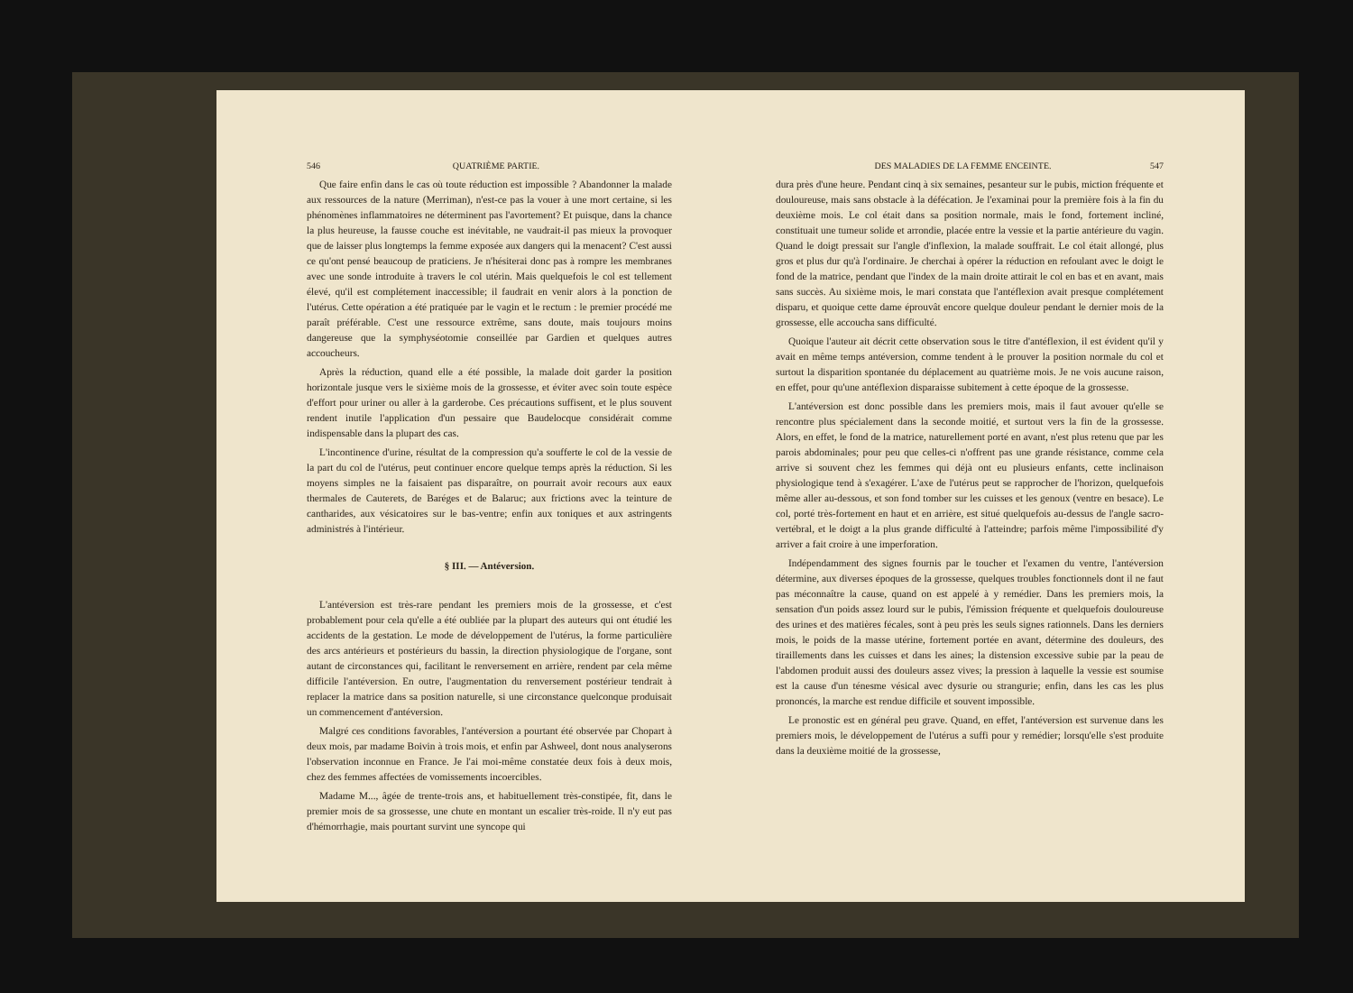546 QUATRIÈME PARTIE.
Que faire enfin dans le cas où toute réduction est impossible ? Abandonner la malade aux ressources de la nature (Merriman), n'est-ce pas la vouer à une mort certaine, si les phénomènes inflammatoires ne déterminent pas l'avortement? Et puisque, dans la chance la plus heureuse, la fausse couche est inévitable, ne vaudrait-il pas mieux la provoquer que de laisser plus longtemps la femme exposée aux dangers qui la menacent? C'est aussi ce qu'ont pensé beaucoup de praticiens. Je n'hésiterai donc pas à rompre les membranes avec une sonde introduite à travers le col utérin. Mais quelquefois le col est tellement élevé, qu'il est complétement inaccessible; il faudrait en venir alors à la ponction de l'utérus. Cette opération a été pratiquée par le vagin et le rectum : le premier procédé me paraît préférable. C'est une ressource extrême, sans doute, mais toujours moins dangereuse que la symphyséotomie conseillée par Gardien et quelques autres accoucheurs.
Après la réduction, quand elle a été possible, la malade doit garder la position horizontale jusque vers le sixième mois de la grossesse, et éviter avec soin toute espèce d'effort pour uriner ou aller à la garderobe. Ces précautions suffisent, et le plus souvent rendent inutile l'application d'un pessaire que Baudelocque considérait comme indispensable dans la plupart des cas.
L'incontinence d'urine, résultat de la compression qu'a soufferte le col de la vessie de la part du col de l'utérus, peut continuer encore quelque temps après la réduction. Si les moyens simples ne la faisaient pas disparaître, on pourrait avoir recours aux eaux thermales de Cauterets, de Baréges et de Balaruc; aux frictions avec la teinture de cantharides, aux vésicatoires sur le bas-ventre; enfin aux toniques et aux astringents administrés à l'intérieur.
§ III. — Antéversion.
L'antéversion est très-rare pendant les premiers mois de la grossesse, et c'est probablement pour cela qu'elle a été oubliée par la plupart des auteurs qui ont étudié les accidents de la gestation. Le mode de développement de l'utérus, la forme particulière des arcs antérieurs et postérieurs du bassin, la direction physiologique de l'organe, sont autant de circonstances qui, facilitant le renversement en arrière, rendent par cela même difficile l'antéversion. En outre, l'augmentation du renversement postérieur tendrait à replacer la matrice dans sa position naturelle, si une circonstance quelconque produisait un commencement d'antéversion.
Malgré ces conditions favorables, l'antéversion a pourtant été observée par Chopart à deux mois, par madame Boivin à trois mois, et enfin par Ashweel, dont nous analyserons l'observation inconnue en France. Je l'ai moi-même constatée deux fois à deux mois, chez des femmes affectées de vomissements incoercibles.
Madame M..., âgée de trente-trois ans, et habituellement très-constipée, fit, dans le premier mois de sa grossesse, une chute en montant un escalier très-roide. Il n'y eut pas d'hémorrhagie, mais pourtant survint une syncope qui
DES MALADIES DE LA FEMME ENCEINTE. 547
dura près d'une heure. Pendant cinq à six semaines, pesanteur sur le pubis, miction fréquente et douloureuse, mais sans obstacle à la défécation. Je l'examinai pour la première fois à la fin du deuxième mois. Le col était dans sa position normale, mais le fond, fortement incliné, constituait une tumeur solide et arrondie, placée entre la vessie et la partie antérieure du vagin. Quand le doigt pressait sur l'angle d'inflexion, la malade souffrait. Le col était allongé, plus gros et plus dur qu'à l'ordinaire. Je cherchai à opérer la réduction en refoulant avec le doigt le fond de la matrice, pendant que l'index de la main droite attirait le col en bas et en avant, mais sans succès. Au sixième mois, le mari constata que l'antéflexion avait presque complétement disparu, et quoique cette dame éprouvât encore quelque douleur pendant le dernier mois de la grossesse, elle accoucha sans difficulté.
Quoique l'auteur ait décrit cette observation sous le titre d'antéflexion, il est évident qu'il y avait en même temps antéversion, comme tendent à le prouver la position normale du col et surtout la disparition spontanée du déplacement au quatrième mois. Je ne vois aucune raison, en effet, pour qu'une antéflexion disparaisse subitement à cette époque de la grossesse.
L'antéversion est donc possible dans les premiers mois, mais il faut avouer qu'elle se rencontre plus spécialement dans la seconde moitié, et surtout vers la fin de la grossesse. Alors, en effet, le fond de la matrice, naturellement porté en avant, n'est plus retenu que par les parois abdominales; pour peu que celles-ci n'offrent pas une grande résistance, comme cela arrive si souvent chez les femmes qui déjà ont eu plusieurs enfants, cette inclinaison physiologique tend à s'exagérer. L'axe de l'utérus peut se rapprocher de l'horizon, quelquefois même aller au-dessous, et son fond tomber sur les cuisses et les genoux (ventre en besace). Le col, porté très-fortement en haut et en arrière, est situé quelquefois au-dessus de l'angle sacro-vertébral, et le doigt a la plus grande difficulté à l'atteindre; parfois même l'impossibilité d'y arriver a fait croire à une imperforation.
Indépendamment des signes fournis par le toucher et l'examen du ventre, l'antéversion détermine, aux diverses époques de la grossesse, quelques troubles fonctionnels dont il ne faut pas méconnaître la cause, quand on est appelé à y remédier. Dans les premiers mois, la sensation d'un poids assez lourd sur le pubis, l'émission fréquente et quelquefois douloureuse des urines et des matières fécales, sont à peu près les seuls signes rationnels. Dans les derniers mois, le poids de la masse utérine, fortement portée en avant, détermine des douleurs, des tiraillements dans les cuisses et dans les aines; la distension excessive subie par la peau de l'abdomen produit aussi des douleurs assez vives; la pression à laquelle la vessie est soumise est la cause d'un ténesme vésical avec dysurie ou strangurie; enfin, dans les cas les plus prononcés, la marche est rendue difficile et souvent impossible.
Le pronostic est en général peu grave. Quand, en effet, l'antéversion est survenue dans les premiers mois, le développement de l'utérus a suffi pour y remédier; lorsqu'elle s'est produite dans la deuxième moitié de la grossesse,